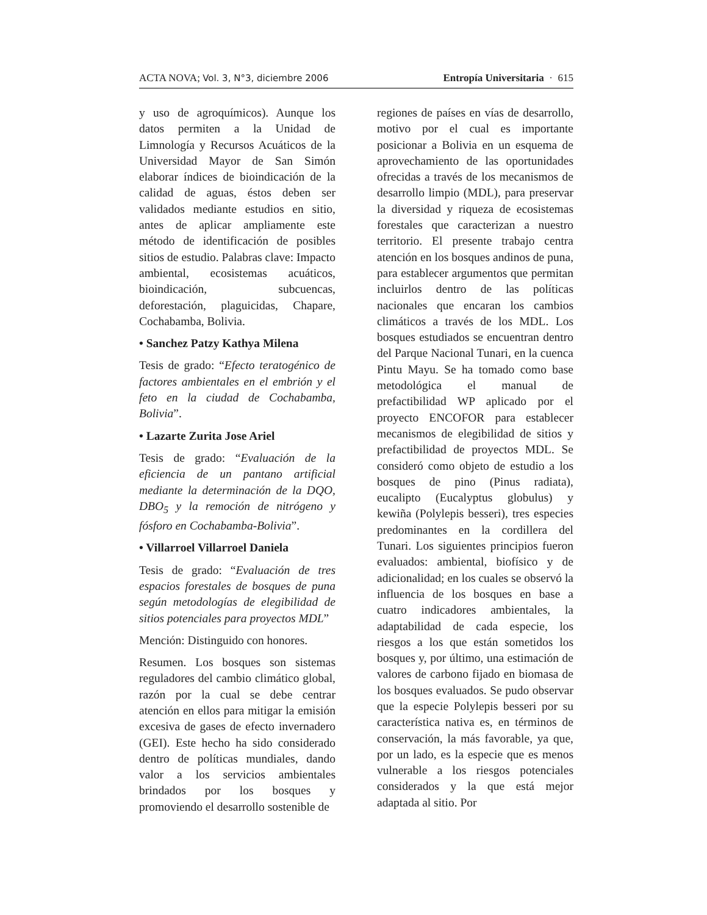ACTA NOVA; Vol. 3, N°3, diciembre 2006 Entropía Universitaria · 615
y uso de agroquímicos). Aunque los datos permiten a la Unidad de Limnología y Recursos Acuáticos de la Universidad Mayor de San Simón elaborar índices de bioindicación de la calidad de aguas, éstos deben ser validados mediante estudios en sitio, antes de aplicar ampliamente este método de identificación de posibles sitios de estudio. Palabras clave: Impacto ambiental, ecosistemas acuáticos, bioindicación, subcuencas, deforestación, plaguicidas, Chapare, Cochabamba, Bolivia.
• Sanchez Patzy Kathya Milena
Tesis de grado: “Efecto teratogénico de factores ambientales en el embrión y el feto en la ciudad de Cochabamba, Bolivia”.
• Lazarte Zurita Jose Ariel
Tesis de grado: “Evaluación de la eficiencia de un pantano artificial mediante la determinación de la DQO, DBO<sub>5</sub> y la remoción de nitrógeno y fósforo en Cochabamba-Bolivia”.
• Villarroel Villarroel Daniela
Tesis de grado: “Evaluación de tres espacios forestales de bosques de puna según metodologías de elegibilidad de sitios potenciales para proyectos MDL”
Mención: Distinguido con honores.
Resumen. Los bosques son sistemas reguladores del cambio climático global, razón por la cual se debe centrar atención en ellos para mitigar la emisión excesiva de gases de efecto invernadero (GEI). Este hecho ha sido considerado dentro de políticas mundiales, dando valor a los servicios ambientales brindados por los bosques y promoviendo el desarrollo sostenible de
regiones de países en vías de desarrollo, motivo por el cual es importante posicionar a Bolivia en un esquema de aprovechamiento de las oportunidades ofrecidas a través de los mecanismos de desarrollo limpio (MDL), para preservar la diversidad y riqueza de ecosistemas forestales que caracterizan a nuestro territorio. El presente trabajo centra atención en los bosques andinos de puna, para establecer argumentos que permitan incluirlos dentro de las políticas nacionales que encaran los cambios climáticos a través de los MDL. Los bosques estudiados se encuentran dentro del Parque Nacional Tunari, en la cuenca Pintu Mayu. Se ha tomado como base metodológica el manual de prefactibilidad WP aplicado por el proyecto ENCOFOR para establecer mecanismos de elegibilidad de sitios y prefactibilidad de proyectos MDL. Se consideró como objeto de estudio a los bosques de pino (Pinus radiata), eucalipto (Eucalyptus globulus) y kewiña (Polylepis besseri), tres especies predominantes en la cordillera del Tunari. Los siguientes principios fueron evaluados: ambiental, biofísico y de adicionalidad; en los cuales se observó la influencia de los bosques en base a cuatro indicadores ambientales, la adaptabilidad de cada especie, los riesgos a los que están sometidos los bosques y, por último, una estimación de valores de carbono fijado en biomasa de los bosques evaluados. Se pudo observar que la especie Polylepis besseri por su característica nativa es, en términos de conservación, la más favorable, ya que, por un lado, es la especie que es menos vulnerable a los riesgos potenciales considerados y la que está mejor adaptada al sitio. Por